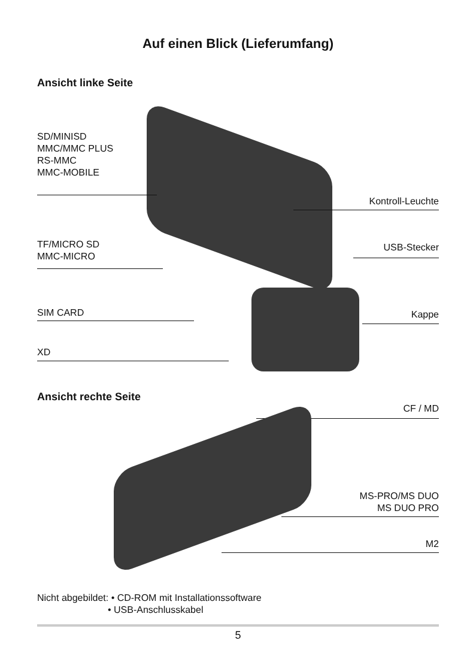Auf einen Blick (Lieferumfang)
Ansicht linke Seite
SD/MINISD
MMC/MMC PLUS
RS-MMC
MMC-MOBILE
Kontroll-Leuchte
TF/MICRO SD
MMC-MICRO
USB-Stecker
SIM CARD Kappe
XD
Ansicht rechte Seite
CF / MD
MS-PRO/MS DUO
MS DUO PRO
M2
Nicht abgebildet: • CD-ROM mit Installationssoftware
• USB-Anschlusskabel
5